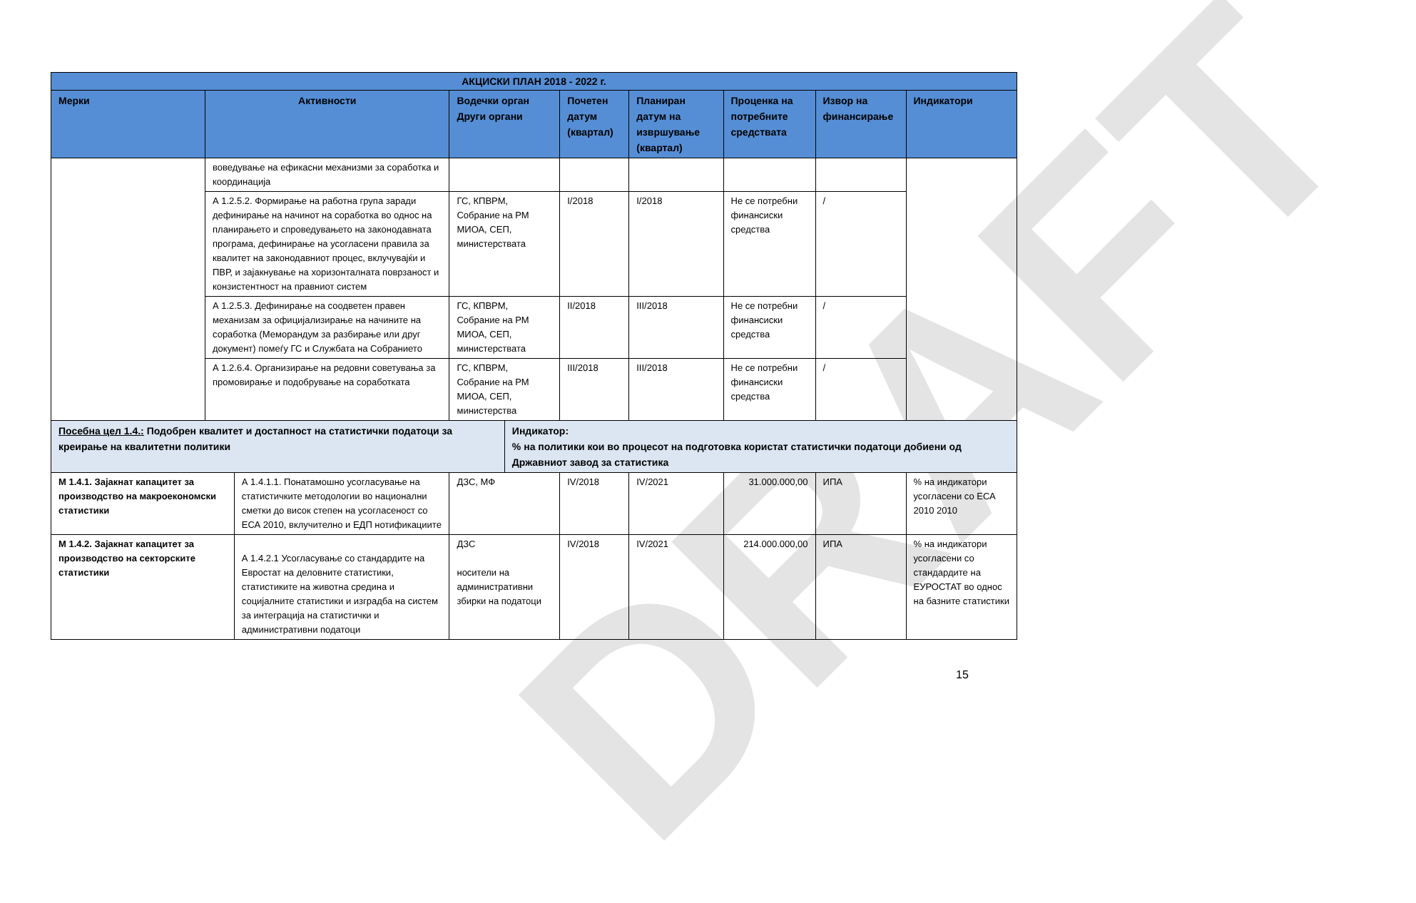DRAFT
| АКЦИСКИ ПЛАН 2018 - 2022 г. | | | | | | | | | | |
| --- | --- | --- | --- | --- | --- | --- | --- | --- | --- | --- |
| Мерки | Активности | | Водечки орган Други органи | | Почетен датум (квартал) | Планиран датум на извршување (квартал) | | Проценка на потребните средствата | Извор на финансирање | Индикатори |
| | воведување на ефикасни механизми за соработка и координација | | | | | | | | | |
| | А 1.2.5.2. Формирање на работна група заради дефинирање на начинот на соработка во однос на планирањето и спроведувањето на законодавната програма, дефинирање на усогласени правила за квалитет на законодавниот процес, вклучувајќи и ПВР, и зајакнување на хоризонталната поврзаност и конзистентност на правниот систем | | ГС, КПВРМ, Собрание на РМ МИОА, СЕП, министерствата | | I/2018 | I/2018 | | Не се потребни финансиски средства | / | |
| | А 1.2.5.3. Дефинирање на соодветен правен механизам за официјализирање на начините на соработка (Меморандум за разбирање или друг документ) помеѓу ГС и Службата на Собранието | | ГС, КПВРМ, Собрание на РМ МИОА, СЕП, министерствата | | II/2018 | III/2018 | | Не се потребни финансиски средства | / | |
| | А 1.2.6.4. Организирање на редовни советувања за промовирање и подобрување на соработката | | ГС, КПВРМ, Собрание на РМ МИОА, СЕП, министерства | | III/2018 | III/2018 | | Не се потребни финансиски средства | / | |
| Посебна цел 1.4.: Подобрен квалитет и достапност на статистички податоци за креирање на квалитетни политики | | | | Индикатор: % на политики кои во процесот на подготовка користат статистички податоци добиени од Државниот завод за статистика | | | | | | |
| М 1.4.1. Зајакнат капацитет за производство на макроекономски статистики | | А 1.4.1.1. Понатамошно усогласување на статистичките методологии во национални сметки до висок степен на усогласеност со ЕСА 2010, вклучително и ЕДП нотификациите | ДЗС, МФ | | IV/2018 | IV/2021 | 31.000.000,00 | | ИПА | % на индикатори усогласени со ЕСА 2010 2010 |
| М 1.4.2. Зајакнат капацитет за производство на секторските статистики | | А 1.4.2.1 Усогласување со стандардите на Евростат на деловните статистики, статистиките на животна средина и социјалните статистики и изградба на систем за интеграција на статистички и административни податоци | ДЗС носители на административни збирки на податоци | | IV/2018 | IV/2021 | 214.000.000,00 | | ИПА | % на индикатори усогласени со стандардите на ЕУРОСТАТ во однос на базните статистики |
15